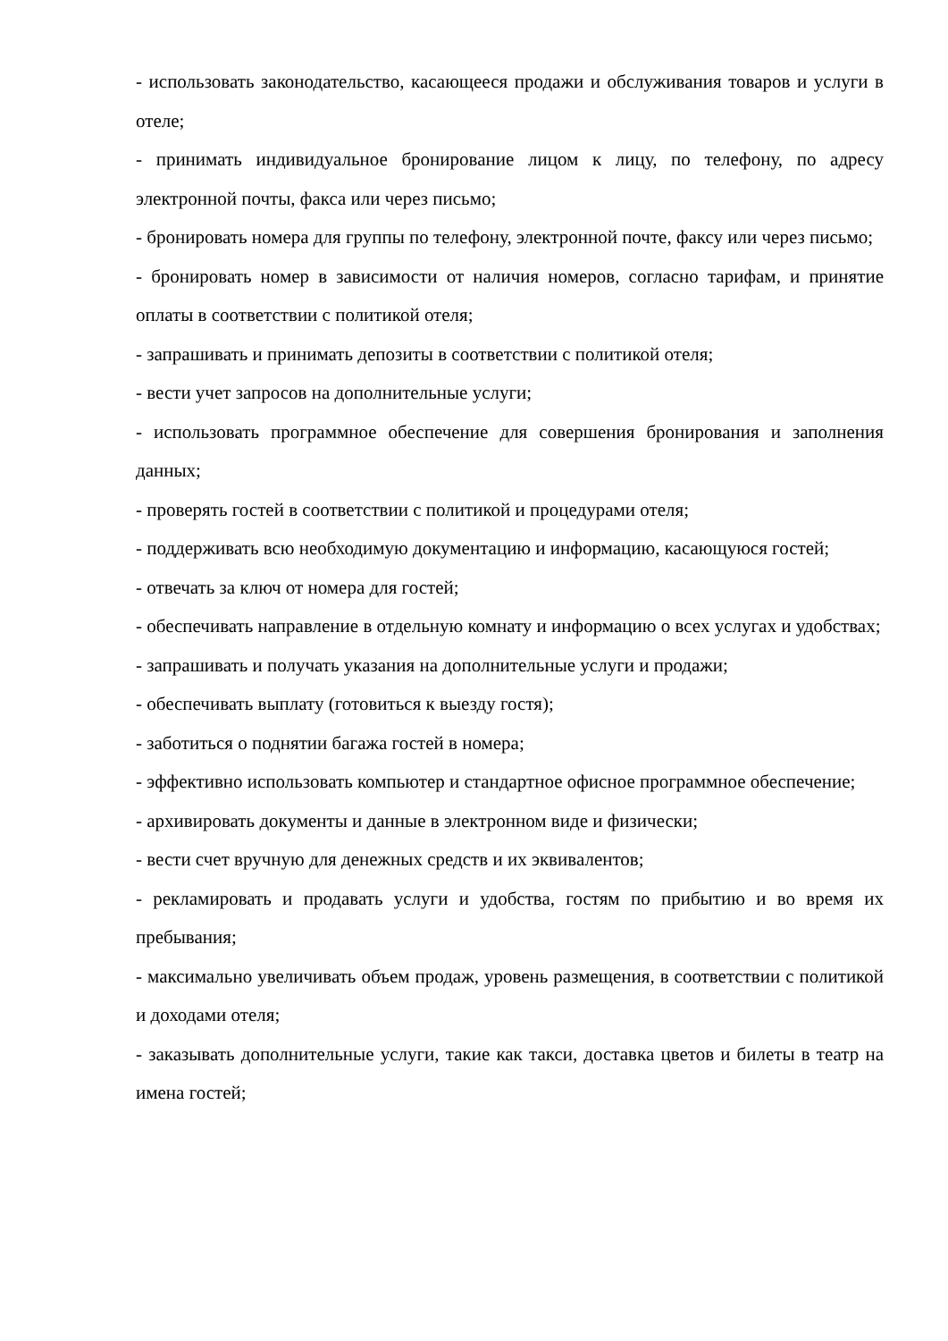- использовать законодательство, касающееся продажи и обслуживания товаров и услуги в отеле;
- принимать индивидуальное бронирование лицом к лицу, по телефону, по адресу электронной почты, факса или через письмо;
- бронировать номера для группы по телефону, электронной почте, факсу или через письмо;
- бронировать номер в зависимости от наличия номеров, согласно тарифам, и принятие оплаты в соответствии с политикой отеля;
- запрашивать и принимать депозиты в соответствии с политикой отеля;
- вести учет запросов на дополнительные услуги;
- использовать программное обеспечение для совершения бронирования и заполнения данных;
- проверять гостей в соответствии с политикой и процедурами отеля;
- поддерживать всю необходимую документацию и информацию, касающуюся гостей;
- отвечать за ключ от номера для гостей;
- обеспечивать направление в отдельную комнату и информацию о всех услугах и удобствах;
- запрашивать и получать указания на дополнительные услуги и продажи;
- обеспечивать выплату (готовиться к выезду гостя);
- заботиться о поднятии багажа гостей в номера;
- эффективно использовать компьютер и стандартное офисное программное обеспечение;
- архивировать документы и данные в электронном виде и физически;
- вести счет вручную для денежных средств и их эквивалентов;
- рекламировать и продавать услуги и удобства, гостям по прибытию и во время их пребывания;
- максимально увеличивать объем продаж, уровень размещения, в соответствии с политикой и доходами отеля;
- заказывать дополнительные услуги, такие как такси, доставка цветов и билеты в театр на имена гостей;